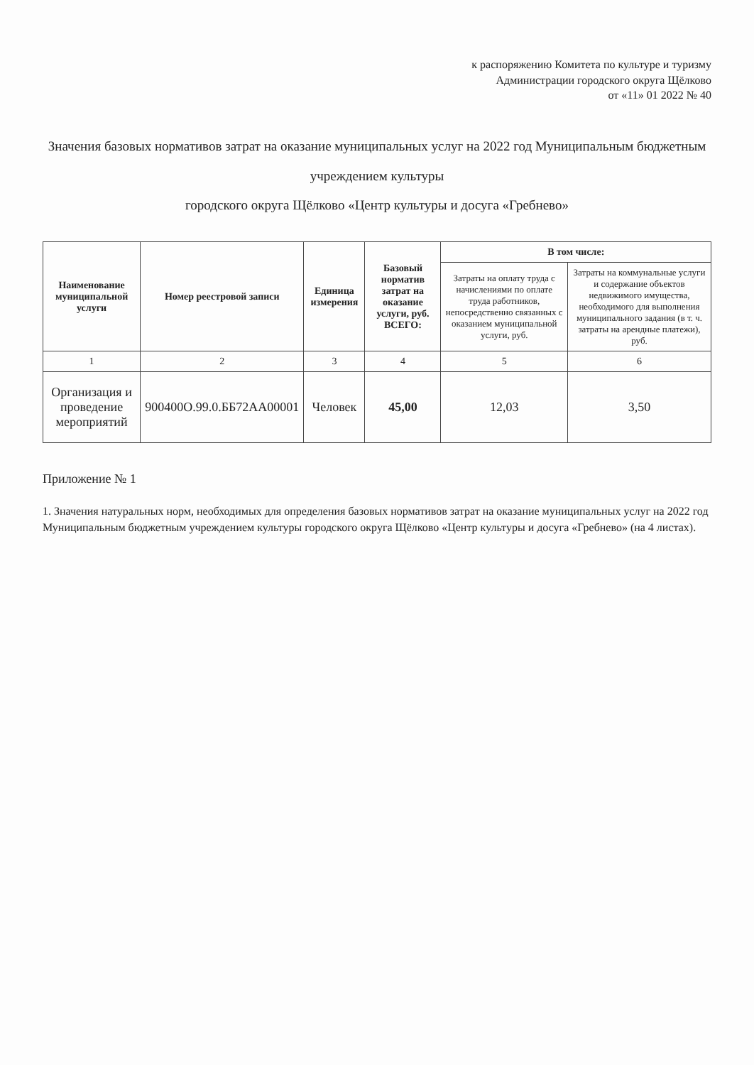к распоряжению Комитета по культуре и туризму
Администрации городского округа Щёлково
от «11» 01 2022 № 40
Значения базовых нормативов затрат на оказание муниципальных услуг на 2022 год Муниципальным бюджетным учреждением культуры
городского округа Щёлково «Центр культуры и досуга «Гребнево»
| Наименование муниципальной услуги | Номер реестровой записи | Единица измерения | Базовый норматив затрат на оказание услуги, руб. ВСЕГО: | В том числе: | |
| --- | --- | --- | --- | --- | --- |
| | | | | Затраты на оплату труда с начислениями по оплате труда работников, непосредственно связанных с оказанием муниципальной услуги, руб. | Затраты на коммунальные услуги и содержание объектов недвижимого имущества, необходимого для выполнения муниципального задания (в т. ч. затраты на арендные платежи), руб. |
| 1 | 2 | 3 | 4 | 5 | 6 |
| Организация и проведение мероприятий | 900400О.99.0.ББ72АА00001 | Человек | 45,00 | 12,03 | 3,50 |
Приложение № 1
1. Значения натуральных норм, необходимых для определения базовых нормативов затрат на оказание муниципальных услуг на 2022 год Муниципальным бюджетным учреждением культуры городского округа Щёлково «Центр культуры и досуга «Гребнево» (на 4 листах).